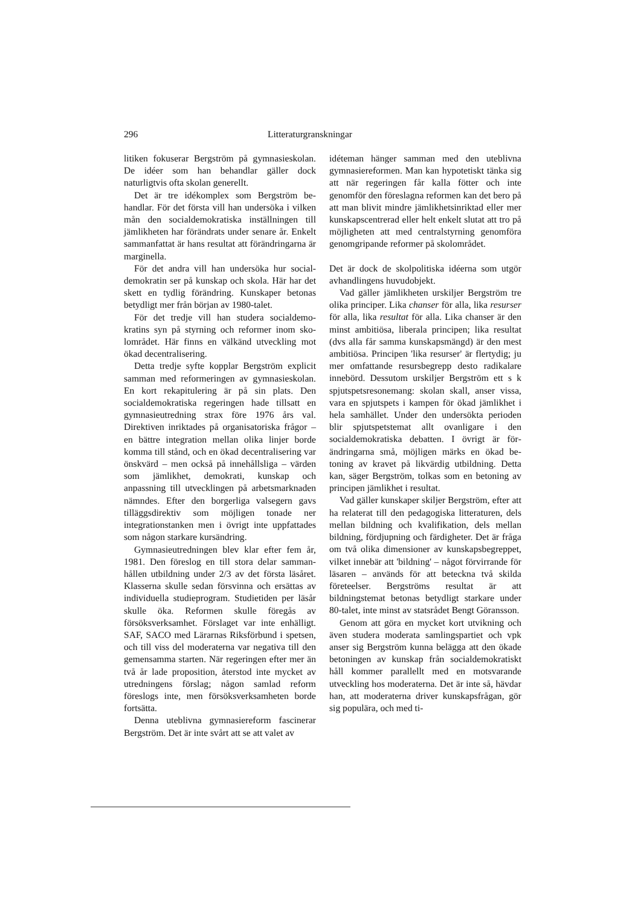296 Litteraturgranskningar
litiken fokuserar Bergström på gymnasiesko­lan. De idéer som han behandlar gäller dock naturligtvis ofta skolan generellt.
Det är tre idékomplex som Bergström be­handlar. För det första vill han undersöka i vil­ken mån den socialdemokratiska inställningen till jämlikheten har förändrats under senare år. Enkelt sammanfattat är hans resultat att för­ändringarna är marginella.
För det andra vill han undersöka hur social­demokratin ser på kunskap och skola. Här har det skett en tydlig förändring. Kunskaper be­tonas betydligt mer från början av 1980-talet.
För det tredje vill han studera socialdemo­kratins syn på styrning och reformer inom sko­lområdet. Här finns en välkänd utveckling mot ökad decentralisering.
Detta tredje syfte kopplar Bergström expli­cit samman med reformeringen av gymnasie­skolan. En kort rekapitulering är på sin plats. Den socialdemokratiska regeringen hade till­satt en gymnasieutredning strax före 1976 års val. Direktiven inriktades på organisatoriska frågor – en bättre integration mellan olika lin­jer borde komma till stånd, och en ökad de­centralisering var önskvärd – men också på in­nehållsliga – värden som jämlikhet, demokra­ti, kunskap och anpassning till utvecklingen på arbetsmarknaden nämndes. Efter den borger­liga valsegern gavs tilläggsdirektiv som möj­ligen tonade ner integrationstanken men i öv­rigt inte uppfattades som någon starkare kurs­ändring.
Gymnasieutredningen blev klar efter fem år, 1981. Den föreslog en till stora delar samman­hållen utbildning under 2/3 av det första läs­året. Klasserna skulle sedan försvinna och er­sättas av individuella studieprogram. Studieti­den per läsår skulle öka. Reformen skulle fö­regås av försöksverksamhet. Förslaget var inte enhälligt. SAF, SACO med Lärarnas Riksför­bund i spetsen, och till viss del moderaterna var negativa till den gemensamma starten. När regeringen efter mer än två år lade proposition, återstod inte mycket av utredningens förslag; någon samlad reform föreslogs inte, men för­söksverksamheten borde fortsätta.
Denna uteblivna gymnasiereform fascinerar Bergström. Det är inte svårt att se att valet av
idéteman hänger samman med den uteblivna gymnasiereformen. Man kan hypotetiskt tän­ka sig att när regeringen får kalla fötter och inte genomför den föreslagna reformen kan det bero på att man blivit mindre jämlikhetsinrik­tad eller mer kunskapscentrerad eller helt en­kelt slutat att tro på möjligheten att med cent­ralstyrning genomföra genomgripande refor­mer på skolområdet.
Det är dock de skolpolitiska idéerna som utgör avhandlingens huvudobjekt.
Vad gäller jämlikheten urskiljer Bergström tre olika principer. Lika chanser för alla, lika resurser för alla, lika resultat för alla. Lika chanser är den minst ambitiösa, liberala prin­cipen; lika resultat (dvs alla får samma kun­skapsmängd) är den mest ambitiösa. Principen 'lika resurser' är flertydig; ju mer omfattande resursbegrepp desto radikalare innebörd. Dessutom urskiljer Bergström ett s k spjut­spetsresonemang: skolan skall, anser vissa, vara en spjutspets i kampen för ökad jämlikhet i hela samhället. Under den undersökta perio­den blir spjutspetstemat allt ovanligare i den socialdemokratiska debatten. I övrigt är för­ändringarna små, möjligen märks en ökad be­toning av kravet på likvärdig utbildning. Detta kan, säger Bergström, tolkas som en betoning av principen jämlikhet i resultat.
Vad gäller kunskaper skiljer Bergström, efter att ha relaterat till den pedagogiska litte­raturen, dels mellan bildning och kvalifika­tion, dels mellan bildning, fördjupning och färdigheter. Det är fråga om två olika dimen­sioner av kunskapsbegreppet, vilket innebär att 'bildning' – något förvirrande för läsaren – används för att beteckna två skilda företeelser. Bergströms resultat är att bildningstemat beto­nas betydligt starkare under 80-talet, inte minst av statsrådet Bengt Göransson.
Genom att göra en mycket kort utvikning och även studera moderata samlingspartiet och vpk anser sig Bergström kunna belägga att den ökade betoningen av kunskap från social­demokratiskt håll kommer parallellt med en motsvarande utveckling hos moderaterna. Det är inte så, hävdar han, att moderaterna driver kunskapsfrågan, gör sig populära, och med ti-